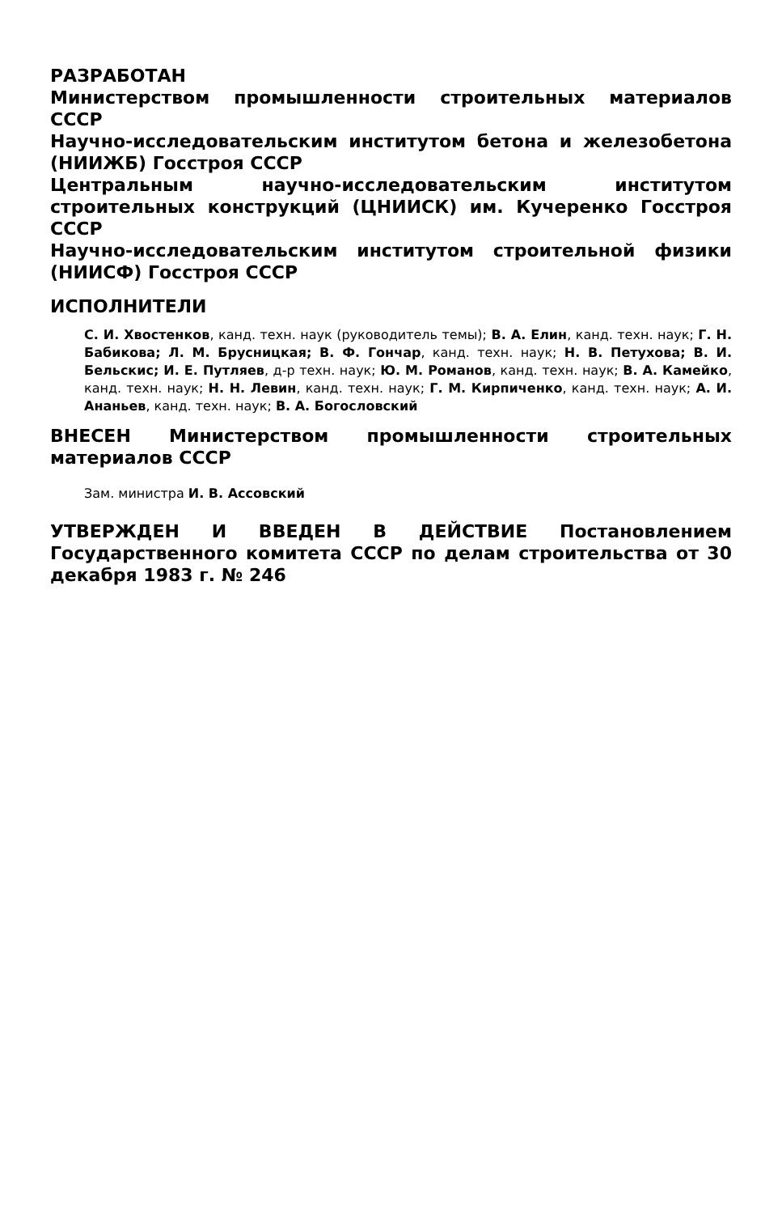РАЗРАБОТАН
Министерством промышленности строительных материалов СССР
Научно-исследовательским институтом бетона и железобетона (НИИЖБ) Госстроя СССР
Центральным научно-исследовательским институтом строительных конструкций (ЦНИИСК) им. Кучеренко Госстроя СССР
Научно-исследовательским институтом строительной физики (НИИСФ) Госстроя СССР
ИСПОЛНИТЕЛИ
С. И. Хвостенков, канд. техн. наук (руководитель темы); В. А. Елин, канд. техн. наук; Г. Н. Бабикова; Л. М. Брусницкая; В. Ф. Гончар, канд. техн. наук; Н. В. Петухова; В. И. Бельскис; И. Е. Путляев, д-р техн. наук; Ю. М. Романов, канд. техн. наук; В. А. Камейко, канд. техн. наук; Н. Н. Левин, канд. техн. наук; Г. М. Кирпиченко, канд. техн. наук; А. И. Ананьев, канд. техн. наук; В. А. Богословский
ВНЕСЕН Министерством промышленности строительных материалов СССР
Зам. министра И. В. Ассовский
УТВЕРЖДЕН И ВВЕДЕН В ДЕЙСТВИЕ Постановлением Государственного комитета СССР по делам строительства от 30 декабря 1983 г. № 246